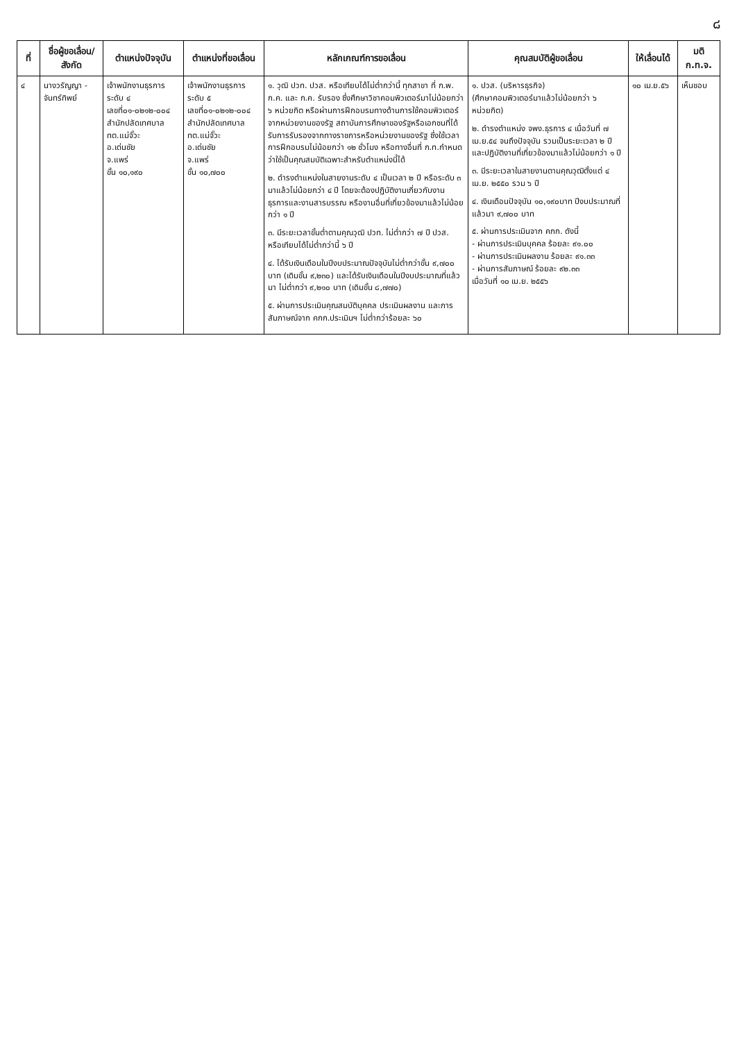๘
| ที่ | ชื่อผู้ขอเลื่อน/ สังกัด | ตำแหน่งปัจจุบัน | ตำแหน่งที่ขอเลื่อน | หลักเกณฑ์การขอเลื่อน | คุณสมบัติผู้ขอเลื่อน | ให้เลื่อนได้ | มติ ก.ท.จ. |
| --- | --- | --- | --- | --- | --- | --- | --- |
| ๔ | นางวรัญญา - จันทร์ทิพย์ | เจ้าพนักงานธุรการ ระดับ ๔ เลขที่๐๑-๐๒๑๒-๐๐๔ สำนักปลัดเทศบาล ทต.แม่จั๊วะ อ.เด่นชัย จ.แพร่ ขั้น ๑๐,๑๙๐ | เจ้าพนักงานธุรการ ระดับ ๕ เลขที่๐๑-๐๒๑๒-๐๐๔ สำนักปลัดเทศบาล ทต.แม่จั๊วะ อ.เด่นชัย จ.แพร่ ขั้น ๑๐,๗๐๐ | ๑. วุฒิ ปวท. ปวส. หรือเทียบได้ไม่ต่ำกว่านี้ ทุกสาขา ที่ ก.พ. ก.ค. และ ก.ค. รับรอง ซึ่งศึกษาวิชาคอมพิวเตอร์มาไม่น้อยกว่า ๖ หน่วยกิต หรือผ่านการฝึกอบรมทางด้านการใช้คอมพิวเตอร์จากหน่วยงานของรัฐ สถาบันการศึกษาของรัฐหรือเอกชนที่ได้รับการรับรองจากทางราชการหรือหน่วยงานของรัฐ ซึ่งใช้เวลาการฝึกอบรมไม่น้อยกว่า ๑๒ ชั่วโมง หรือทางอื่นที่ ก.ท.กำหนดว่าใช้เป็นคุณสมบัติเฉพาะสำหรับตำแหน่งนี้ได้ ๒. ดำรงตำแหน่งในสายงานระดับ ๔ เป็นเวลา ๒ ปี หรือระดับ ๓ มาแล้วไม่น้อยกว่า ๔ ปี โดยจะต้องปฏิบัติงานเกี่ยวกับงานธุรการและงานสารบรรณ หรืองานอื่นที่เกี่ยวข้องมาแล้วไม่น้อยกว่า ๑ ปี ๓. มีระยะเวลาขั้นต่ำตามคุณวุฒิ ปวท. ไม่ต่ำกว่า ๗ ปี ปวส. หรือเทียบได้ไม่ต่ำกว่านี้ ๖ ปี ๔. ได้รับเงินเดือนในปีงบประมาณปัจจุบันไม่ต่ำกว่าขั้น ๙,๗๐๐ บาท (เดิมขั้น ๙,๒๓๐) และได้รับเงินเดือนในปีงบประมาณที่แล้วมา ไม่ต่ำกว่า ๙,๒๑๐ บาท (เดิมขั้น ๘,๗๗๐) ๕. ผ่านการประเมินคุณสมบัติบุคคล ประเมินผลงาน และการสัมภาษณ์จาก คกก.ประเมินฯ ไม่ต่ำกว่าร้อยละ ๖๐ | ๑. ปวส. (บริหารธุรกิจ) (ศึกษาคอมพิวเตอร์มาแล้วไม่น้อยกว่า ๖ หน่วยกิต) ๒. ดำรงตำแหน่ง จพง.ธุรการ ๔ เมื่อวันที่ ๗ เม.ย.๕๔ จนถึงปัจจุบัน รวมเป็นระยะเวลา ๒ ปี และปฏิบัติงานที่เกี่ยวข้องมาแล้วไม่น้อยกว่า ๑ ปี ๓. มีระยะเวลาในสายงานตามคุณวุฒิตั้งแต่ ๔ เม.ย. ๒๕๕๐ รวม ๖ ปี ๔. เงินเดือนปัจจุบัน ๑๐,๑๙๐บาท ปีงบประมาณที่แล้วมา ๙,๗๐๐ บาท ๕. ผ่านการประเมินจาก คกก. ดังนี้ - ผ่านการประเมินบุคคล ร้อยละ ๙๑.๐๐ - ผ่านการประเมินผลงาน ร้อยละ ๙๑.๓๓ - ผ่านการสัมภาษณ์ ร้อยละ ๙๒.๓๓ เมื่อวันที่ ๑๐ เม.ย. ๒๕๕๖ | ๑๐ เม.ย.๕๖ | เห็นชอบ |